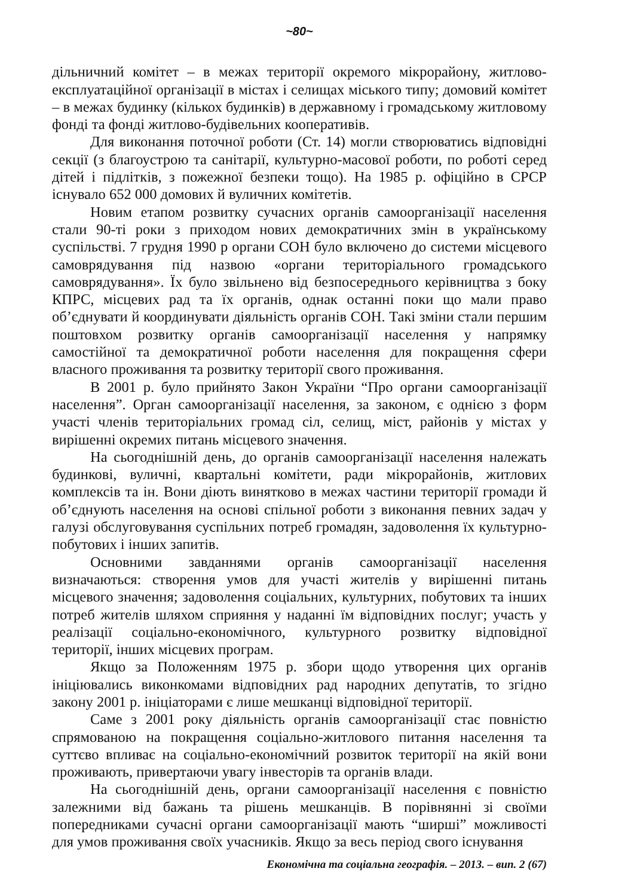~80~
дільничний комітет – в межах території окремого мікрорайону, житлово-експлуатаційної організації в містах і селищах міського типу; домовий комітет – в межах будинку (кількох будинків) в державному і громадському житловому фонді та фонді житлово-будівельних кооперативів.
Для виконання поточної роботи (Ст. 14) могли створюватись відповідні секції (з благоустрою та санітарії, культурно-масової роботи, по роботі серед дітей і підлітків, з пожежної безпеки тощо). На 1985 р. офіційно в СРСР існувало 652 000 домових й вуличних комітетів.
Новим етапом розвитку сучасних органів самоорганізації населення стали 90-ті роки з приходом нових демократичних змін в українському суспільстві. 7 грудня 1990 р органи СОН було включено до системи місцевого самоврядування під назвою «органи територіального громадського самоврядування». Їх було звільнено від безпосереднього керівництва з боку КПРС, місцевих рад та їх органів, однак останні поки що мали право об’єднувати й координувати діяльність органів СОН. Такі зміни стали першим поштовхом розвитку органів самоорганізації населення у напрямку самостійної та демократичної роботи населення для покращення сфери власного проживання та розвитку території свого проживання.
В 2001 р. було прийнято Закон України “Про органи самоорганізації населення”. Орган самоорганізації населення, за законом, є однією з форм участі членів територіальних громад сіл, селищ, міст, районів у містах у вирішенні окремих питань місцевого значення.
На сьогоднішній день, до органів самоорганізації населення належать будинкові, вуличні, квартальні комітети, ради мікрорайонів, житлових комплексів та ін. Вони діють винятково в межах частини території громади й об’єднують населення на основі спільної роботи з виконання певних задач у галузі обслуговування суспільних потреб громадян, задоволення їх культурно-побутових і інших запитів.
Основними завданнями органів самоорганізації населення визначаються: створення умов для участі жителів у вирішенні питань місцевого значення; задоволення соціальних, культурних, побутових та інших потреб жителів шляхом сприяння у наданні їм відповідних послуг; участь у реалізації соціально-економічного, культурного розвитку відповідної території, інших місцевих програм.
Якщо за Положенням 1975 р. збори щодо утворення цих органів ініціювались виконкомами відповідних рад народних депутатів, то згідно закону 2001 р. ініціаторами є лише мешканці відповідної території.
Саме з 2001 року діяльність органів самоорганізації стає повністю спрямованою на покращення соціально-житлового питання населення та суттєво впливає на соціально-економічний розвиток території на якій вони проживають, привертаючи увагу інвесторів та органів влади.
На сьогоднішній день, органи самоорганізації населення є повністю залежними від бажань та рішень мешканців. В порівнянні зі своїми попередниками сучасні органи самоорганізації мають “ширші” можливості для умов проживання своїх учасників. Якщо за весь період свого існування
Економічна та соціальна географія. – 2013. – вип. 2 (67)